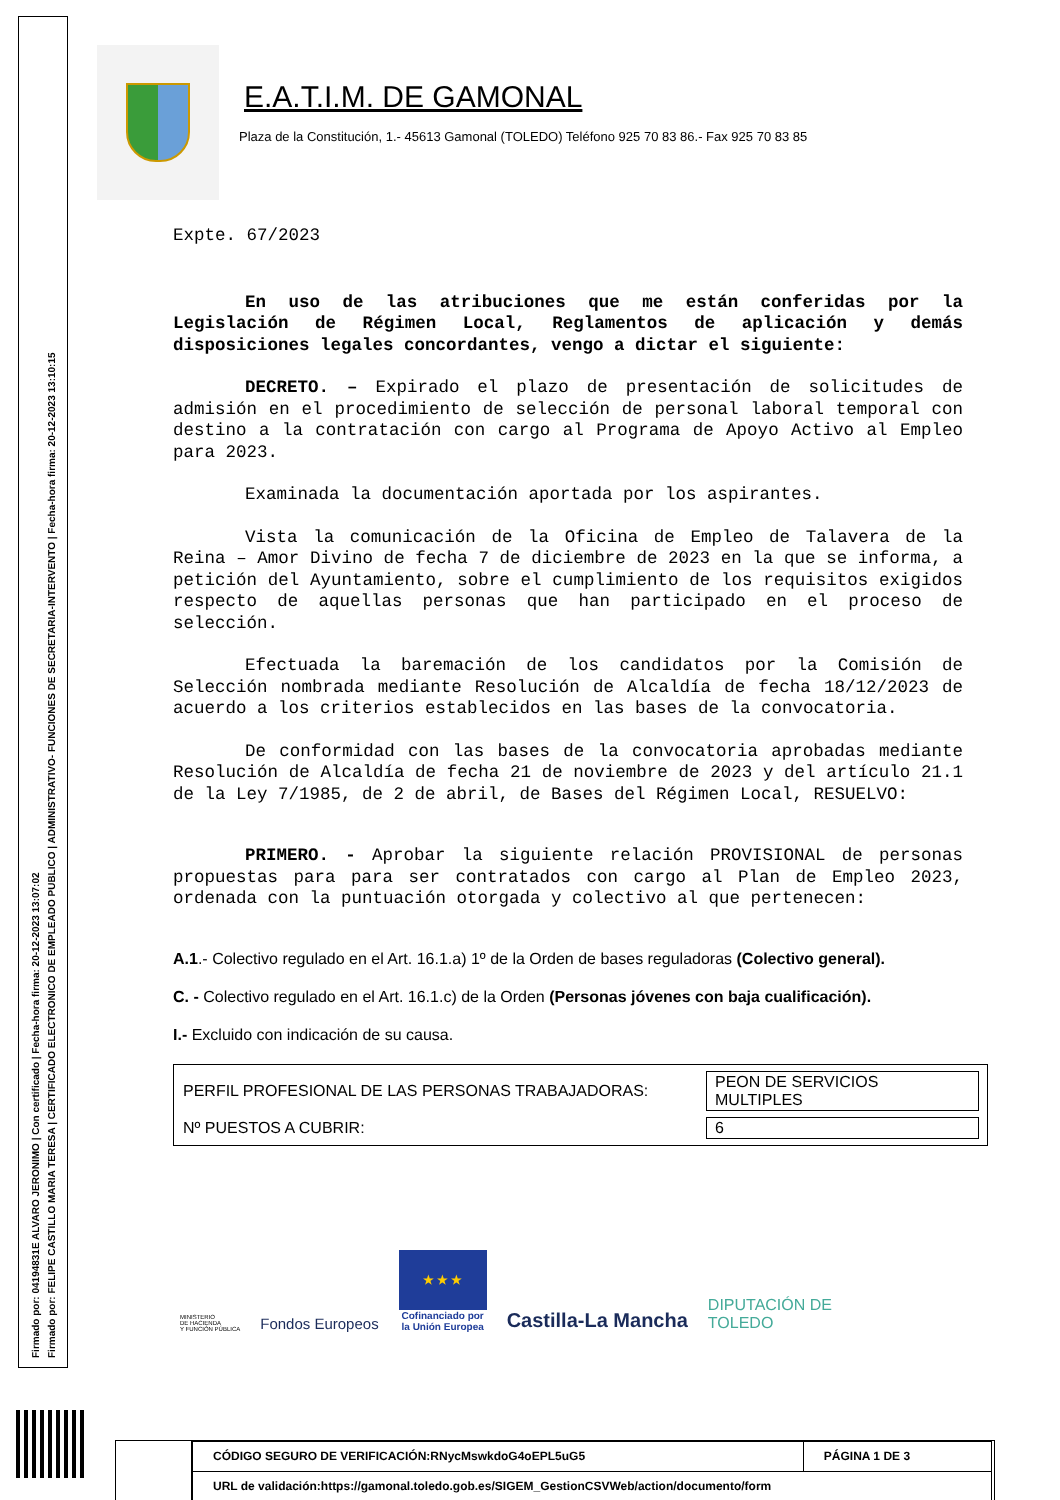Firmado por: 04194831E ALVARO JERONIMO | Con certificado | Fecha-hora firma: 20-12-2023 13:07:02
Firmado por: FELIPE CASTILLO MARIA TERESA | CERTIFICADO ELECTRONICO DE EMPLEADO PUBLICO | ADMINISTRATIVO- FUNCIONES DE SECRETARIA-INTERVENTO | Fecha-hora firma: 20-12-2023 13:10:15
E.A.T.I.M. DE GAMONAL
Plaza de la Constitución, 1.- 45613 Gamonal (TOLEDO) Teléfono 925 70 83 86.- Fax 925 70 83 85
Expte. 67/2023
En uso de las atribuciones que me están conferidas por la Legislación de Régimen Local, Reglamentos de aplicación y demás disposiciones legales concordantes, vengo a dictar el siguiente:
DECRETO. – Expirado el plazo de presentación de solicitudes de admisión en el procedimiento de selección de personal laboral temporal con destino a la contratación con cargo al Programa de Apoyo Activo al Empleo para 2023.
Examinada la documentación aportada por los aspirantes.
Vista la comunicación de la Oficina de Empleo de Talavera de la Reina – Amor Divino de fecha 7 de diciembre de 2023 en la que se informa, a petición del Ayuntamiento, sobre el cumplimiento de los requisitos exigidos respecto de aquellas personas que han participado en el proceso de selección.
Efectuada la baremación de los candidatos por la Comisión de Selección nombrada mediante Resolución de Alcaldía de fecha 18/12/2023 de acuerdo a los criterios establecidos en las bases de la convocatoria.
De conformidad con las bases de la convocatoria aprobadas mediante Resolución de Alcaldía de fecha 21 de noviembre de 2023 y del artículo 21.1 de la Ley 7/1985, de 2 de abril, de Bases del Régimen Local, RESUELVO:
PRIMERO. - Aprobar la siguiente relación PROVISIONAL de personas propuestas para para ser contratados con cargo al Plan de Empleo 2023, ordenada con la puntuación otorgada y colectivo al que pertenecen:
A.1.- Colectivo regulado en el Art. 16.1.a) 1º de la Orden de bases reguladoras (Colectivo general).
C. - Colectivo regulado en el Art. 16.1.c) de la Orden (Personas jóvenes con baja cualificación).
I.- Excluido con indicación de su causa.
| PERFIL PROFESIONAL DE LAS PERSONAS TRABAJADORAS: | PEON DE SERVICIOS MULTIPLES |
| Nº PUESTOS A CUBRIR: | 6 |
MINISTERIO
DE HACIENDA
Y FUNCIÓN PÚBLICA
Fondos Europeos
★ ★ ★
Cofinanciado por
la Unión Europea
Castilla-La Mancha
DIPUTACIÓN DE
TOLEDO
| CÓDIGO SEGURO DE VERIFICACIÓN:RNycMswkdoG4oEPL5uG5 | PÁGINA 1 DE 3 |
| URL de validación:https://gamonal.toledo.gob.es/SIGEM_GestionCSVWeb/action/documento/form | |